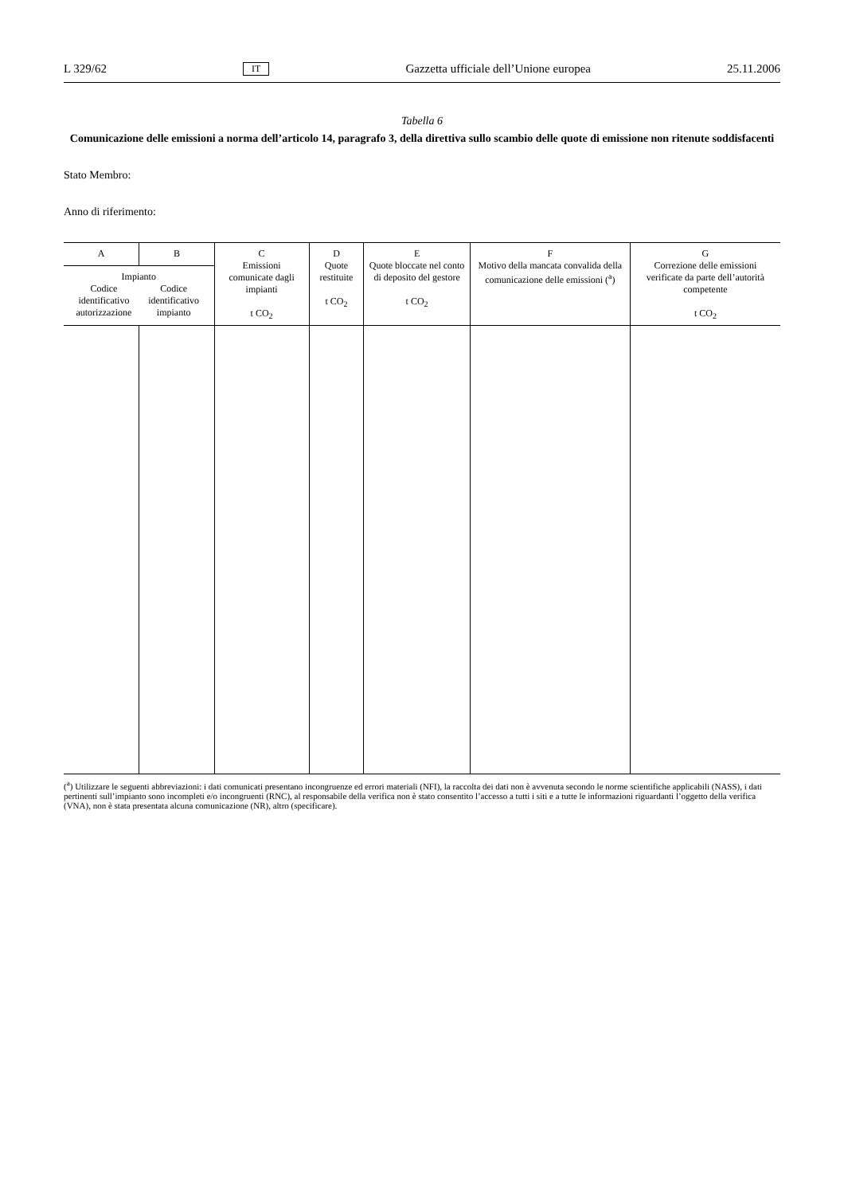L 329/62 IT Gazzetta ufficiale dell’Unione europea 25.11.2006
Tabella 6
Comunicazione delle emissioni a norma dell’articolo 14, paragrafo 3, della direttiva sullo scambio delle quote di emissione non ritenute soddisfacenti
Stato Membro:
Anno di riferimento:
| A | B | C Emissioni comunicate dagli impianti t CO<sub>2</sub> | D Quote restituite t CO<sub>2</sub> | E Quote bloccate nel conto di deposito del gestore t CO<sub>2</sub> | F Motivo della mancata convalida della comunicazione delle emissioni (<sup>a</sup>) | G Correzione delle emissioni verificate da parte dell’autorità competente t CO<sub>2</sub> |
| --- | --- | --- | --- | --- | --- | --- |
| Impianto Codice identificativo autorizzazione Codice identificativo impianto | | | | | | |
(<sup>a</sup>) Utilizzare le seguenti abbreviazioni: i dati comunicati presentano incongruenze ed errori materiali (NFI), la raccolta dei dati non è avvenuta secondo le norme scientifiche applicabili (NASS), i dati pertinenti sull’impianto sono incompleti e/o incongruenti (RNC), al responsabile della verifica non è stato consentito l’accesso a tutti i siti e a tutte le informazioni riguardanti l’oggetto della verifica (VNA), non è stata presentata alcuna comunicazione (NR), altro (specificare).